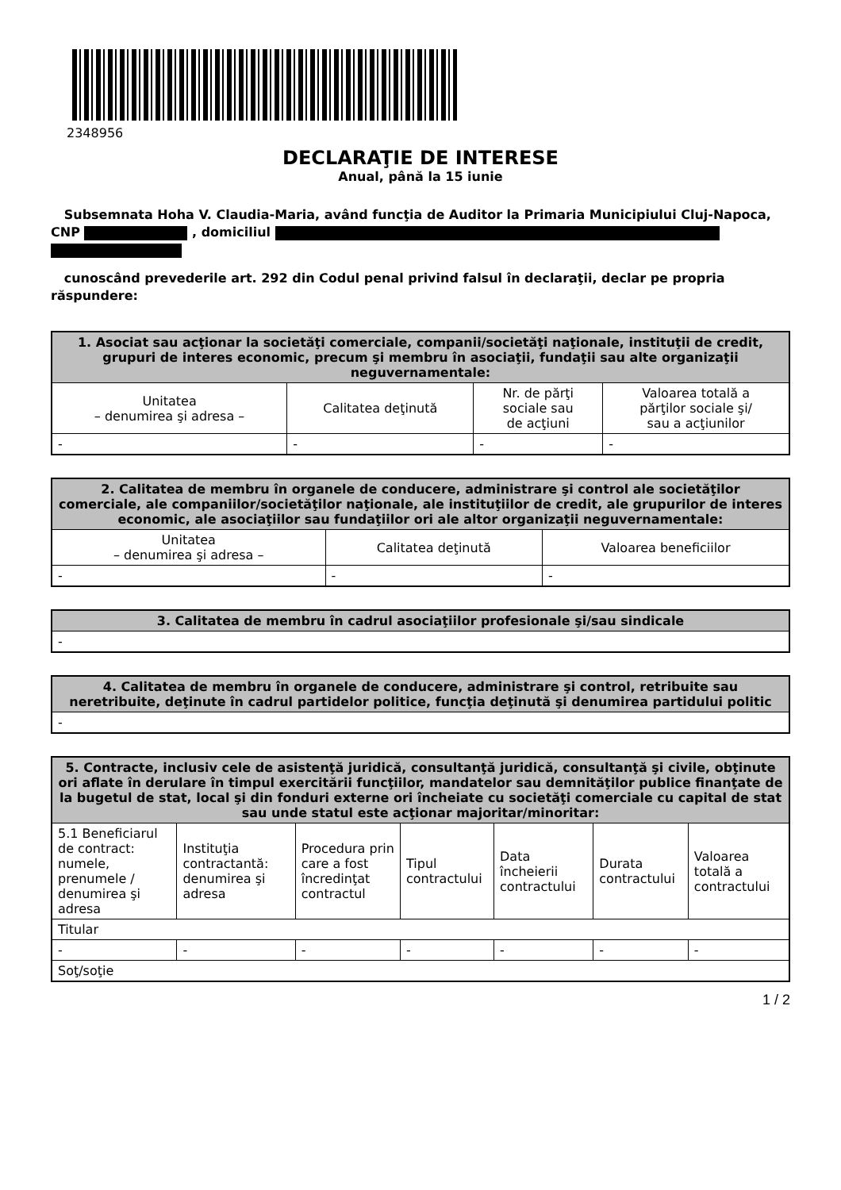2348956
DECLARAŢIE DE INTERESE
Anual, până la 15 iunie
Subsemnata Hoha V. Claudia-Maria, având funcţia de Auditor la Primaria Municipiului Cluj-Napoca, CNP , domiciliul
cunoscând prevederile art. 292 din Codul penal privind falsul în declaraţii, declar pe propria răspundere:
| 1. Asociat sau acţionar la societăţi comerciale, companii/societăţi naţionale, instituţii de credit, grupuri de interes economic, precum şi membru în asociaţii, fundaţii sau alte organizaţii neguvernamentale: | | | |
| --- | --- | --- | --- |
| Unitatea – denumirea şi adresa – | Calitatea deţinută | Nr. de părţi sociale sau de acţiuni | Valoarea totală a părţilor sociale şi/ sau a acţiunilor |
| - | - | - | - |
| 2. Calitatea de membru în organele de conducere, administrare şi control ale societăţilor comerciale, ale companiilor/societăţilor naţionale, ale instituţiilor de credit, ale grupurilor de interes economic, ale asociaţiilor sau fundaţiilor ori ale altor organizaţii neguvernamentale: | | |
| --- | --- | --- |
| Unitatea – denumirea şi adresa – | Calitatea deţinută | Valoarea beneficiilor |
| - | - | - |
| 3. Calitatea de membru în cadrul asociaţiilor profesionale şi/sau sindicale |
| --- |
| - |
| 4. Calitatea de membru în organele de conducere, administrare şi control, retribuite sau neretribuite, deţinute în cadrul partidelor politice, funcţia deţinută şi denumirea partidului politic |
| --- |
| - |
| 5. Contracte, inclusiv cele de asistenţă juridică, consultanţă juridică, consultanţă şi civile, obţinute ori aflate în derulare în timpul exercitării funcţiilor, mandatelor sau demnităţilor publice finanţate de la bugetul de stat, local şi din fonduri externe ori încheiate cu societăţi comerciale cu capital de stat sau unde statul este acţionar majoritar/minoritar: | | | | | | |
| --- | --- | --- | --- | --- | --- | --- |
| 5.1 Beneficiarul de contract: numele, prenumele / denumirea şi adresa | Instituţia contractantă: denumirea şi adresa | Procedura prin care a fost încredinţat contractul | Tipul contractului | Data încheierii contractului | Durata contractului | Valoarea totală a contractului |
| Titular | | | | | | |
| - | - | - | - | - | - | - |
| Soţ/soţie | | | | | | |
1 / 2